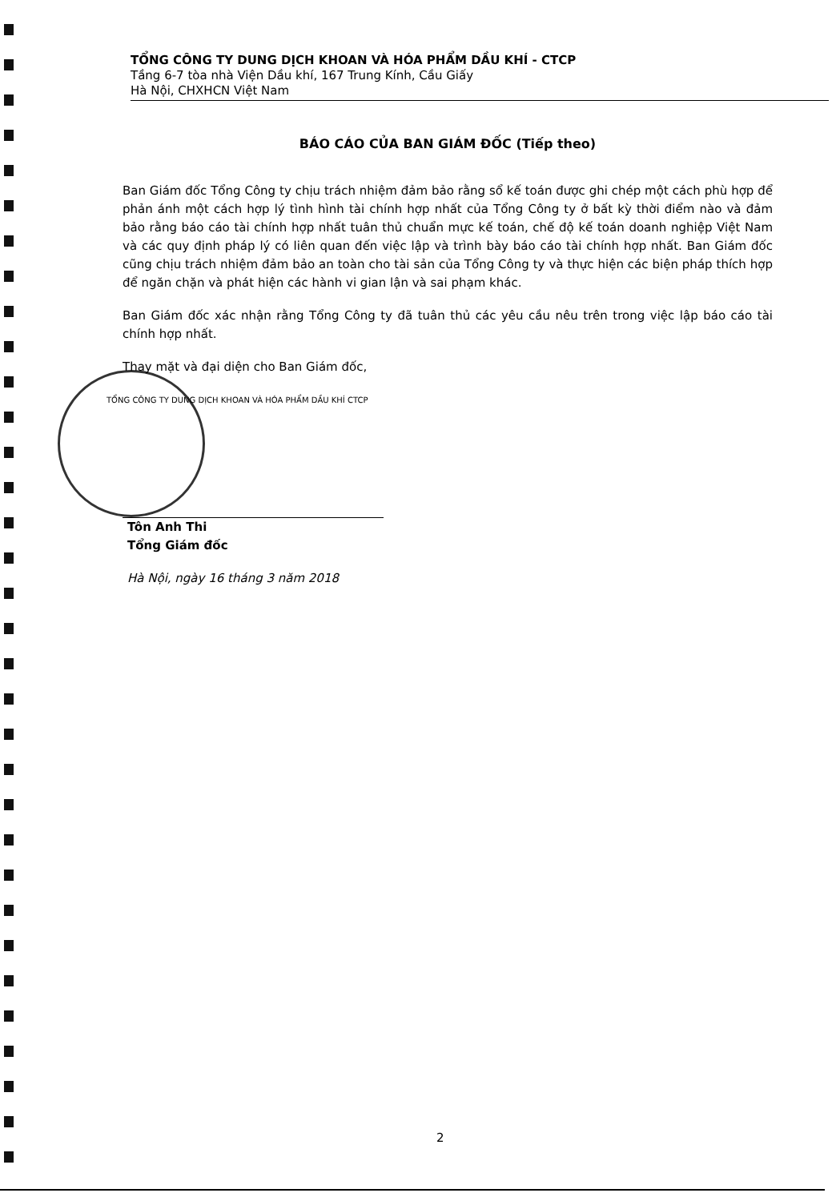TỔNG CÔNG TY DUNG DỊCH KHOAN VÀ HÓA PHẨM DẦU KHÍ - CTCP
Tầng 6-7 tòa nhà Viện Dầu khí, 167 Trung Kính, Cầu Giấy
Hà Nội, CHXHCN Việt Nam
BÁO CÁO CỦA BAN GIÁM ĐỐC (Tiếp theo)
Ban Giám đốc Tổng Công ty chịu trách nhiệm đảm bảo rằng sổ kế toán được ghi chép một cách phù hợp để phản ánh một cách hợp lý tình hình tài chính hợp nhất của Tổng Công ty ở bất kỳ thời điểm nào và đảm bảo rằng báo cáo tài chính hợp nhất tuân thủ chuẩn mực kế toán, chế độ kế toán doanh nghiệp Việt Nam và các quy định pháp lý có liên quan đến việc lập và trình bày báo cáo tài chính hợp nhất. Ban Giám đốc cũng chịu trách nhiệm đảm bảo an toàn cho tài sản của Tổng Công ty và thực hiện các biện pháp thích hợp để ngăn chặn và phát hiện các hành vi gian lận và sai phạm khác.
Ban Giám đốc xác nhận rằng Tổng Công ty đã tuân thủ các yêu cầu nêu trên trong việc lập báo cáo tài chính hợp nhất.
Thay mặt và đại diện cho Ban Giám đốc,
TỔNG CÔNG TY DUNG DỊCH KHOAN VÀ HÓA PHẨM DẦU KHÍ CTCP
Tôn Anh Thi
Tổng Giám đốc
Hà Nội, ngày 16 tháng 3 năm 2018
2